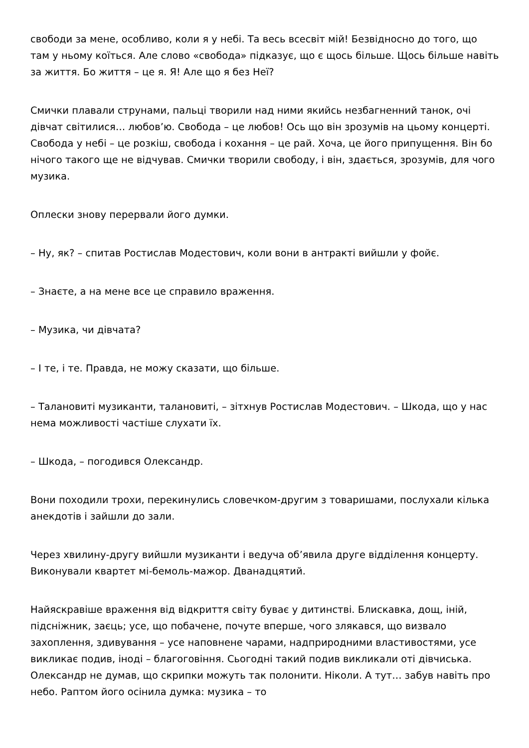свободи за мене, особливо, коли я у небі. Та весь всесвіт мій! Безвідносно до того, що там у ньому коїться. Але слово «свобода» підказує, що є щось більше. Щось більше навіть за життя. Бо життя – це я. Я! Але що я без Неї?
Смички плавали струнами, пальці творили над ними якийсь незбагненний танок, очі дівчат світилися… любов’ю. Свобода – це любов! Ось що він зрозумів на цьому концерті. Свобода у небі – це розкіш, свобода і кохання – це рай. Хоча, це його припущення. Він бо нічого такого ще не відчував. Смички творили свободу, і він, здається, зрозумів, для чого музика.
Оплески знову перервали його думки.
– Ну, як? – спитав Ростислав Модестович, коли вони в антракті вийшли у фойє.
– Знаєте, а на мене все це справило враження.
– Музика, чи дівчата?
– І те, і те. Правда, не можу сказати, що більше.
– Талановиті музиканти, талановиті, – зітхнув Ростислав Модестович. – Шкода, що у нас нема можливості частіше слухати їх.
– Шкода, – погодився Олександр.
Вони походили трохи, перекинулись словечком-другим з товаришами, послухали кілька анекдотів і зайшли до зали.
Через хвилину-другу вийшли музиканти і ведуча об’явила друге відділення концерту. Виконували квартет мі-бемоль-мажор. Дванадцятий.
Найяскравіше враження від відкриття світу буває у дитинстві. Блискавка, дощ, іній, підсніжник, заєць; усе, що побачене, почуте вперше, чого злякався, що визвало захоплення, здивування – усе наповнене чарами, надприродними властивостями, усе викликає подив, іноді – благоговіння. Сьогодні такий подив викликали оті дівчиська. Олександр не думав, що скрипки можуть так полонити. Ніколи. А тут… забув навіть про небо. Раптом його осінила думка: музика – то